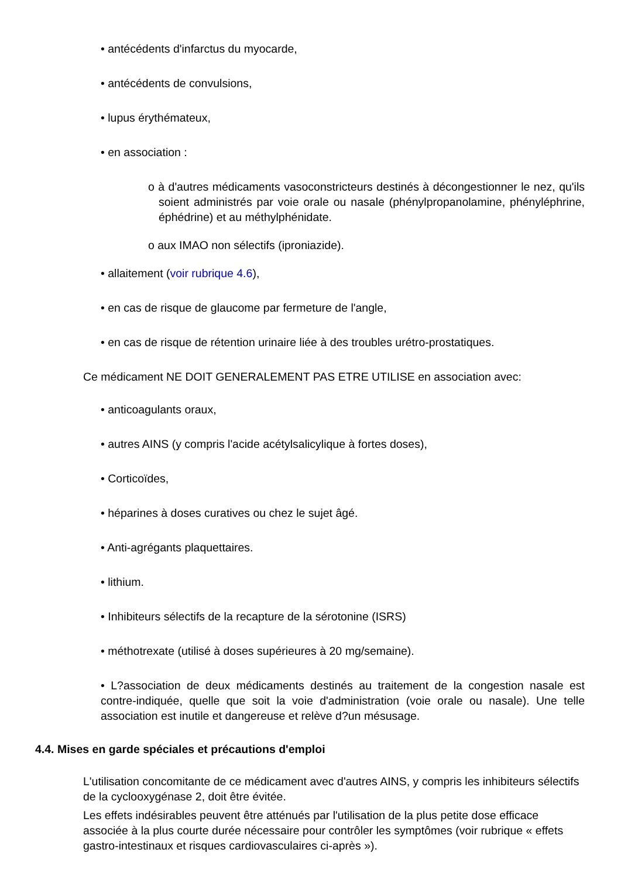• antécédents d'infarctus du myocarde,
• antécédents de convulsions,
• lupus érythémateux,
• en association :
o à d'autres médicaments vasoconstricteurs destinés à décongestionner le nez, qu'ils soient administrés par voie orale ou nasale (phénylpropanolamine, phényléphrine, éphédrine) et au méthylphénidate.
o aux IMAO non sélectifs (iproniazide).
• allaitement (voir rubrique 4.6),
• en cas de risque de glaucome par fermeture de l'angle,
• en cas de risque de rétention urinaire liée à des troubles urétro-prostatiques.
Ce médicament NE DOIT GENERALEMENT PAS ETRE UTILISE en association avec:
• anticoagulants oraux,
• autres AINS (y compris l'acide acétylsalicylique à fortes doses),
• Corticoïdes,
• héparines à doses curatives ou chez le sujet âgé.
• Anti-agrégants plaquettaires.
• lithium.
• Inhibiteurs sélectifs de la recapture de la sérotonine (ISRS)
• méthotrexate (utilisé à doses supérieures à 20 mg/semaine).
• L?association de deux médicaments destinés au traitement de la congestion nasale est contre-indiquée, quelle que soit la voie d'administration (voie orale ou nasale). Une telle association est inutile et dangereuse et relève d?un mésusage.
4.4. Mises en garde spéciales et précautions d'emploi
L'utilisation concomitante de ce médicament avec d'autres AINS, y compris les inhibiteurs sélectifs de la cyclooxygénase 2, doit être évitée.
Les effets indésirables peuvent être atténués par l'utilisation de la plus petite dose efficace associée à la plus courte durée nécessaire pour contrôler les symptômes (voir rubrique « effets gastro-intestinaux et risques cardiovasculaires ci-après »).